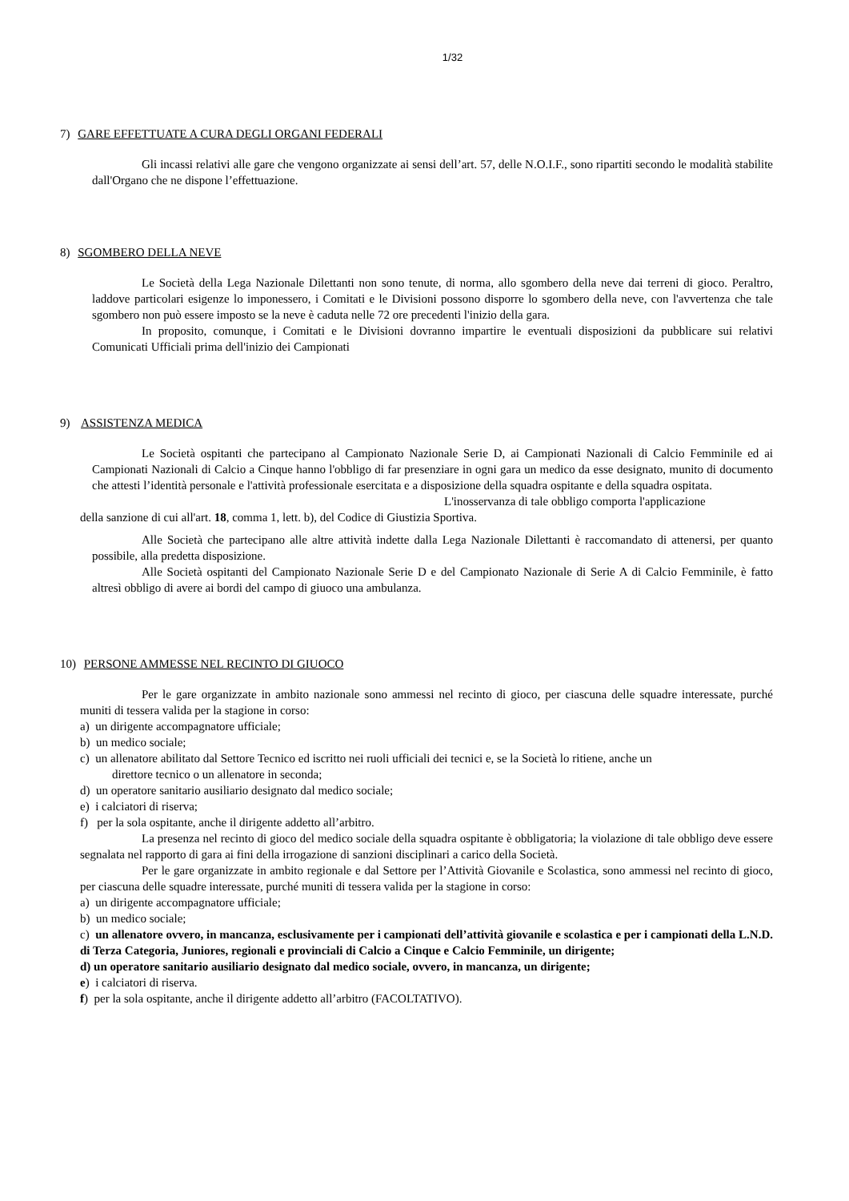1/32
7) GARE EFFETTUATE A CURA DEGLI ORGANI FEDERALI
Gli incassi relativi alle gare che vengono organizzate ai sensi dell’art. 57, delle N.O.I.F., sono ripartiti secondo le modalità stabilite dall'Organo che ne dispone l’effettuazione.
8) SGOMBERO DELLA NEVE
Le Società della Lega Nazionale Dilettanti non sono tenute, di norma, allo sgombero della neve dai terreni di gioco. Peraltro, laddove particolari esigenze lo imponessero, i Comitati e le Divisioni possono disporre lo sgombero della neve, con l'avvertenza che tale sgombero non può essere imposto se la neve è caduta nelle 72 ore precedenti l'inizio della gara.
In proposito, comunque, i Comitati e le Divisioni dovranno impartire le eventuali disposizioni da pubblicare sui relativi Comunicati Ufficiali prima dell'inizio dei Campionati
9) ASSISTENZA MEDICA
Le Società ospitanti che partecipano al Campionato Nazionale Serie D, ai Campionati Nazionali di Calcio Femminile ed ai Campionati Nazionali di Calcio a Cinque hanno l'obbligo di far presenziare in ogni gara un medico da esse designato, munito di documento che attesti l’identità personale e l'attività professionale esercitata e a disposizione della squadra ospitante e della squadra ospitata.
L'inosservanza di tale obbligo comporta l'applicazione
della sanzione di cui all'art. 18, comma 1, lett. b), del Codice di Giustizia Sportiva.
Alle Società che partecipano alle altre attività indette dalla Lega Nazionale Dilettanti è raccomandato di attenersi, per quanto possibile, alla predetta disposizione.
Alle Società ospitanti del Campionato Nazionale Serie D e del Campionato Nazionale di Serie A di Calcio Femminile, è fatto altresì obbligo di avere ai bordi del campo di giuoco una ambulanza.
10) PERSONE AMMESSE NEL RECINTO DI GIUOCO
Per le gare organizzate in ambito nazionale sono ammessi nel recinto di gioco, per ciascuna delle squadre interessate, purché muniti di tessera valida per la stagione in corso:
a) un dirigente accompagnatore ufficiale;
b) un medico sociale;
c) un allenatore abilitato dal Settore Tecnico ed iscritto nei ruoli ufficiali dei tecnici e, se la Società lo ritiene, anche un
direttore tecnico o un allenatore in seconda;
d) un operatore sanitario ausiliario designato dal medico sociale;
e) i calciatori di riserva;
f) per la sola ospitante, anche il dirigente addetto all’arbitro.
La presenza nel recinto di gioco del medico sociale della squadra ospitante è obbligatoria; la violazione di tale obbligo deve essere segnalata nel rapporto di gara ai fini della irrogazione di sanzioni disciplinari a carico della Società.
Per le gare organizzate in ambito regionale e dal Settore per l’Attività Giovanile e Scolastica, sono ammessi nel recinto di gioco, per ciascuna delle squadre interessate, purché muniti di tessera valida per la stagione in corso:
a) un dirigente accompagnatore ufficiale;
b) un medico sociale;
c) un allenatore ovvero, in mancanza, esclusivamente per i campionati dell’attività giovanile e scolastica e per i campionati della L.N.D. di Terza Categoria, Juniores, regionali e provinciali di Calcio a Cinque e Calcio Femminile, un dirigente;
d) un operatore sanitario ausiliario designato dal medico sociale, ovvero, in mancanza, un dirigente;
e) i calciatori di riserva.
f) per la sola ospitante, anche il dirigente addetto all’arbitro (FACOLTATIVO).